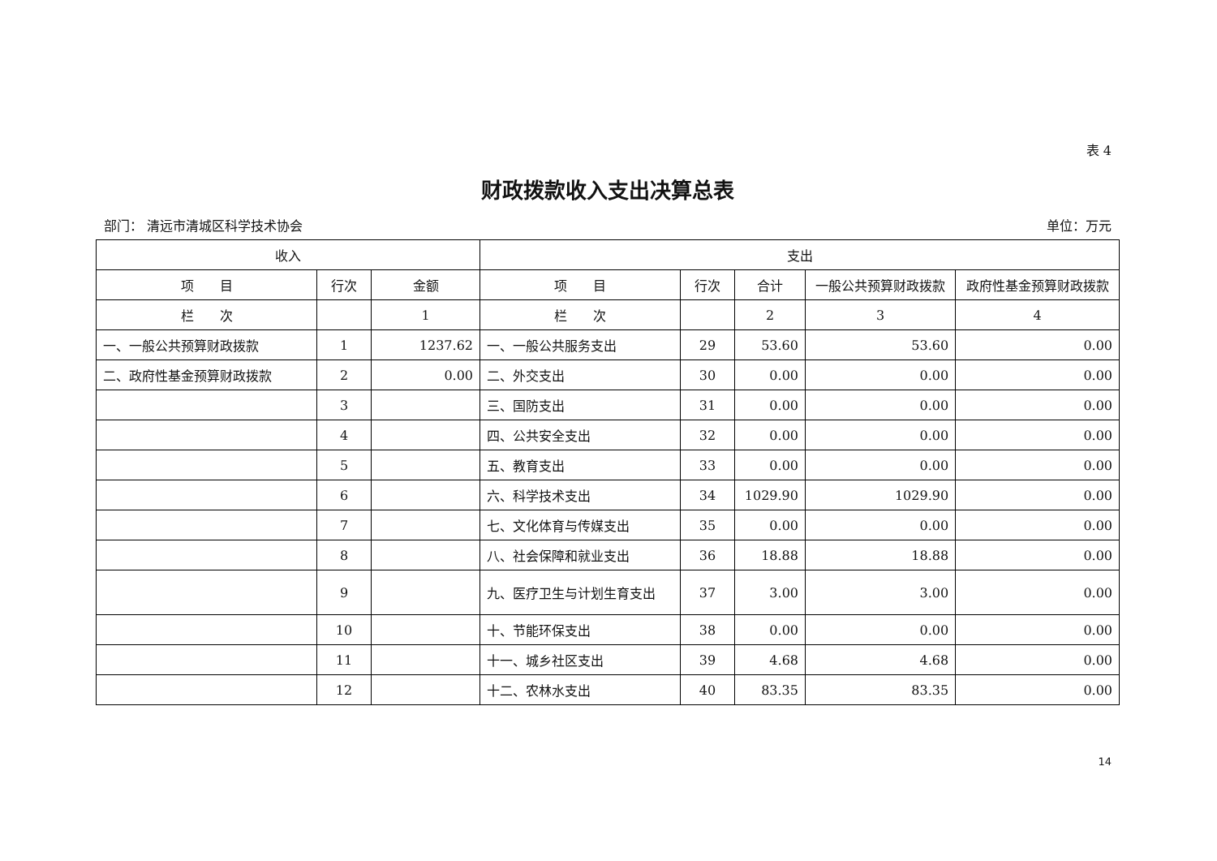表 4
财政拨款收入支出决算总表
部门： 清远市清城区科学技术协会 单位：万元
| 收入 | | | 支出 | | | | |
| --- | --- | --- | --- | --- | --- | --- | --- |
| 项 目 | 行次 | 金额 | 项 目 | 行次 | 合计 | 一般公共预算财政拨款 | 政府性基金预算财政拨款 |
| 栏 次 | | 1 | 栏 次 | | 2 | 3 | 4 |
| 一、一般公共预算财政拨款 | 1 | 1237.62 | 一、一般公共服务支出 | 29 | 53.60 | 53.60 | 0.00 |
| 二、政府性基金预算财政拨款 | 2 | 0.00 | 二、外交支出 | 30 | 0.00 | 0.00 | 0.00 |
| | 3 | | 三、国防支出 | 31 | 0.00 | 0.00 | 0.00 |
| | 4 | | 四、公共安全支出 | 32 | 0.00 | 0.00 | 0.00 |
| | 5 | | 五、教育支出 | 33 | 0.00 | 0.00 | 0.00 |
| | 6 | | 六、科学技术支出 | 34 | 1029.90 | 1029.90 | 0.00 |
| | 7 | | 七、文化体育与传媒支出 | 35 | 0.00 | 0.00 | 0.00 |
| | 8 | | 八、社会保障和就业支出 | 36 | 18.88 | 18.88 | 0.00 |
| | 9 | | 九、医疗卫生与计划生育支出 | 37 | 3.00 | 3.00 | 0.00 |
| | 10 | | 十、节能环保支出 | 38 | 0.00 | 0.00 | 0.00 |
| | 11 | | 十一、城乡社区支出 | 39 | 4.68 | 4.68 | 0.00 |
| | 12 | | 十二、农林水支出 | 40 | 83.35 | 83.35 | 0.00 |
14